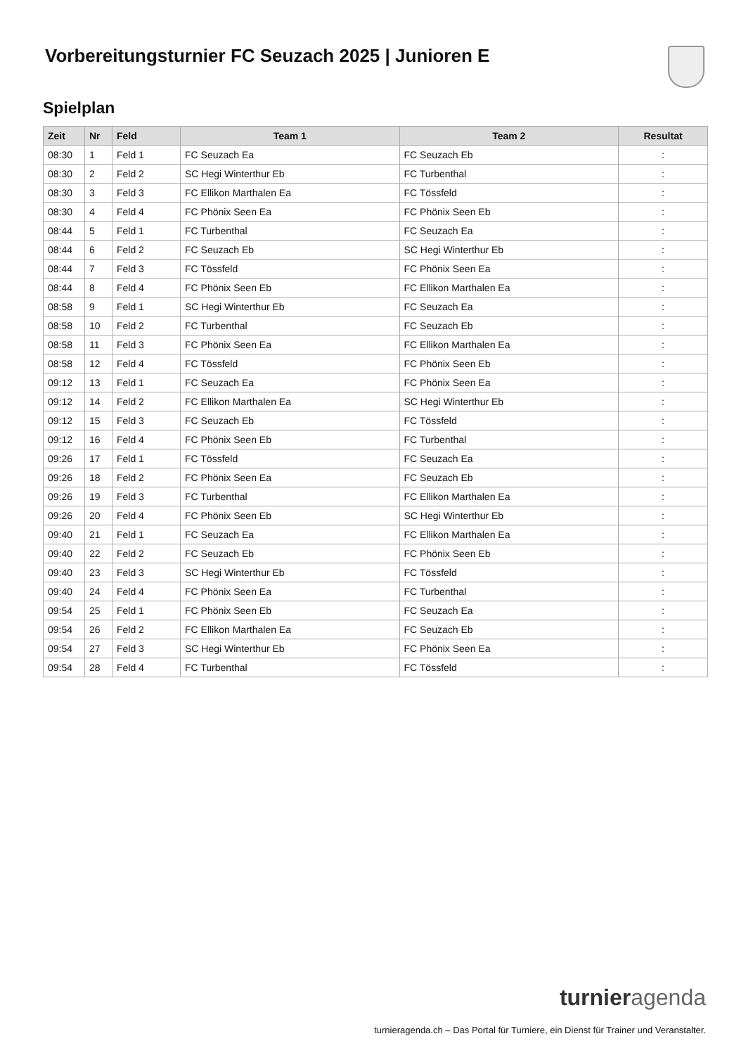Vorbereitungsturnier FC Seuzach 2025 | Junioren E
Spielplan
| Zeit | Nr | Feld | Team 1 | Team 2 | Resultat |
| --- | --- | --- | --- | --- | --- |
| 08:30 | 1 | Feld 1 | FC Seuzach Ea | FC Seuzach Eb | : |
| 08:30 | 2 | Feld 2 | SC Hegi Winterthur Eb | FC Turbenthal | : |
| 08:30 | 3 | Feld 3 | FC Ellikon Marthalen Ea | FC Tössfeld | : |
| 08:30 | 4 | Feld 4 | FC Phönix Seen Ea | FC Phönix Seen Eb | : |
| 08:44 | 5 | Feld 1 | FC Turbenthal | FC Seuzach Ea | : |
| 08:44 | 6 | Feld 2 | FC Seuzach Eb | SC Hegi Winterthur Eb | : |
| 08:44 | 7 | Feld 3 | FC Tössfeld | FC Phönix Seen Ea | : |
| 08:44 | 8 | Feld 4 | FC Phönix Seen Eb | FC Ellikon Marthalen Ea | : |
| 08:58 | 9 | Feld 1 | SC Hegi Winterthur Eb | FC Seuzach Ea | : |
| 08:58 | 10 | Feld 2 | FC Turbenthal | FC Seuzach Eb | : |
| 08:58 | 11 | Feld 3 | FC Phönix Seen Ea | FC Ellikon Marthalen Ea | : |
| 08:58 | 12 | Feld 4 | FC Tössfeld | FC Phönix Seen Eb | : |
| 09:12 | 13 | Feld 1 | FC Seuzach Ea | FC Phönix Seen Ea | : |
| 09:12 | 14 | Feld 2 | FC Ellikon Marthalen Ea | SC Hegi Winterthur Eb | : |
| 09:12 | 15 | Feld 3 | FC Seuzach Eb | FC Tössfeld | : |
| 09:12 | 16 | Feld 4 | FC Phönix Seen Eb | FC Turbenthal | : |
| 09:26 | 17 | Feld 1 | FC Tössfeld | FC Seuzach Ea | : |
| 09:26 | 18 | Feld 2 | FC Phönix Seen Ea | FC Seuzach Eb | : |
| 09:26 | 19 | Feld 3 | FC Turbenthal | FC Ellikon Marthalen Ea | : |
| 09:26 | 20 | Feld 4 | FC Phönix Seen Eb | SC Hegi Winterthur Eb | : |
| 09:40 | 21 | Feld 1 | FC Seuzach Ea | FC Ellikon Marthalen Ea | : |
| 09:40 | 22 | Feld 2 | FC Seuzach Eb | FC Phönix Seen Eb | : |
| 09:40 | 23 | Feld 3 | SC Hegi Winterthur Eb | FC Tössfeld | : |
| 09:40 | 24 | Feld 4 | FC Phönix Seen Ea | FC Turbenthal | : |
| 09:54 | 25 | Feld 1 | FC Phönix Seen Eb | FC Seuzach Ea | : |
| 09:54 | 26 | Feld 2 | FC Ellikon Marthalen Ea | FC Seuzach Eb | : |
| 09:54 | 27 | Feld 3 | SC Hegi Winterthur Eb | FC Phönix Seen Ea | : |
| 09:54 | 28 | Feld 4 | FC Turbenthal | FC Tössfeld | : |
turnieragenda
turnieragenda.ch – Das Portal für Turniere, ein Dienst für Trainer und Veranstalter.